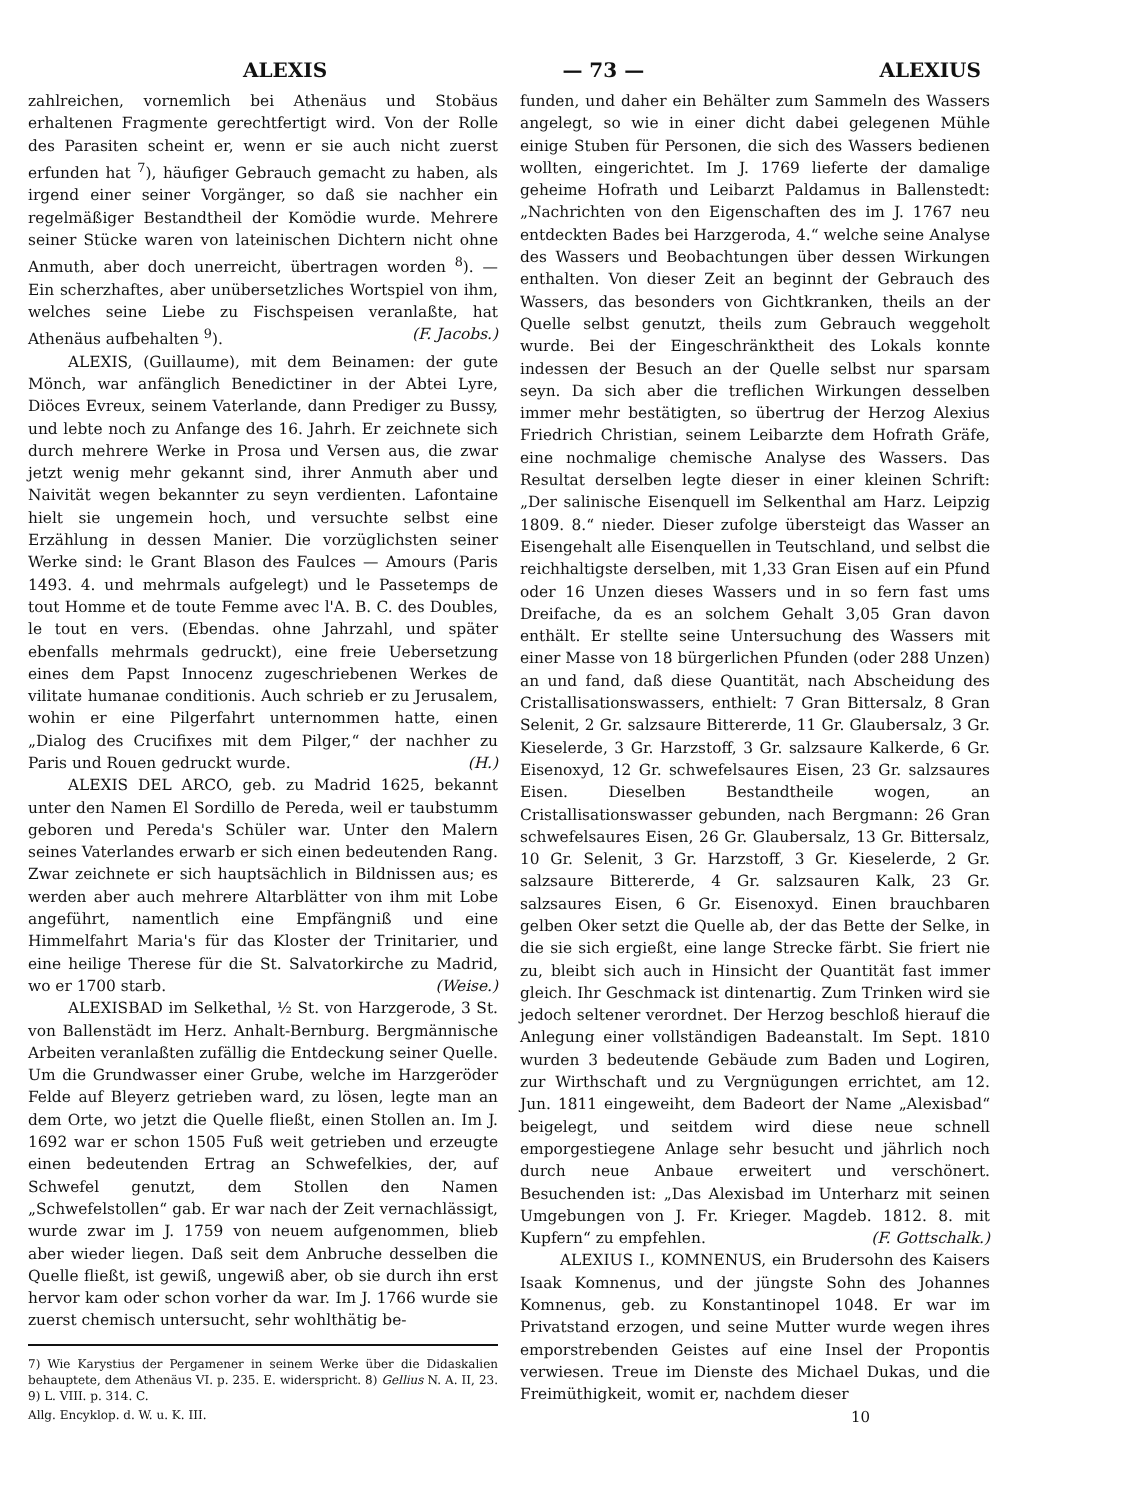ALEXIS — 73 — ALEXIUS
zahlreichen, vornemlich bei Athenäus und Stobäus erhaltenen Fragmente gerechtfertigt wird. Von der Rolle des Parasiten scheint er, wenn er sie auch nicht zuerst erfunden hat <sup>7</sup>), häufiger Gebrauch gemacht zu haben, als irgend einer seiner Vorgänger, so daß sie nachher ein regelmäßiger Bestandtheil der Komödie wurde. Mehrere seiner Stücke waren von lateinischen Dichtern nicht ohne Anmuth, aber doch unerreicht, übertragen worden <sup>8</sup>). — Ein scherzhaftes, aber unübersetzliches Wortspiel von ihm, welches seine Liebe zu Fischspeisen veranlaßte, hat Athenäus aufbehalten <sup>9</sup>). (F. Jacobs.)
ALEXIS, (Guillaume), mit dem Beinamen: der gute Mönch, war anfänglich Benedictiner in der Abtei Lyre, Diöces Evreux, seinem Vaterlande, dann Prediger zu Bussy, und lebte noch zu Anfange des 16. Jahrh. Er zeichnete sich durch mehrere Werke in Prosa und Versen aus, die zwar jetzt wenig mehr gekannt sind, ihrer Anmuth aber und Naivität wegen bekannter zu seyn verdienten. Lafontaine hielt sie ungemein hoch, und versuchte selbst eine Erzählung in dessen Manier. Die vorzüglichsten seiner Werke sind: le Grant Blason des Faulces — Amours (Paris 1493. 4. und mehrmals aufgelegt) und le Passetemps de tout Homme et de toute Femme avec l'A. B. C. des Doubles, le tout en vers. (Ebendas. ohne Jahrzahl, und später ebenfalls mehrmals gedruckt), eine freie Uebersetzung eines dem Papst Innocenz zugeschriebenen Werkes de vilitate humanae conditionis. Auch schrieb er zu Jerusalem, wohin er eine Pilgerfahrt unternommen hatte, einen „Dialog des Crucifixes mit dem Pilger,“ der nachher zu Paris und Rouen gedruckt wurde. (H.)
ALEXIS DEL ARCO, geb. zu Madrid 1625, bekannt unter den Namen El Sordillo de Pereda, weil er taubstumm geboren und Pereda's Schüler war. Unter den Malern seines Vaterlandes erwarb er sich einen bedeutenden Rang. Zwar zeichnete er sich hauptsächlich in Bildnissen aus; es werden aber auch mehrere Altarblätter von ihm mit Lobe angeführt, namentlich eine Empfängniß und eine Himmelfahrt Maria's für das Kloster der Trinitarier, und eine heilige Therese für die St. Salvatorkirche zu Madrid, wo er 1700 starb. (Weise.)
ALEXISBAD im Selkethal, ½ St. von Harzgerode, 3 St. von Ballenstädt im Herz. Anhalt-Bernburg. Bergmännische Arbeiten veranlaßten zufällig die Entdeckung seiner Quelle. Um die Grundwasser einer Grube, welche im Harzgeröder Felde auf Bleyerz getrieben ward, zu lösen, legte man an dem Orte, wo jetzt die Quelle fließt, einen Stollen an. Im J. 1692 war er schon 1505 Fuß weit getrieben und erzeugte einen bedeutenden Ertrag an Schwefelkies, der, auf Schwefel genutzt, dem Stollen den Namen „Schwefelstollen“ gab. Er war nach der Zeit vernachlässigt, wurde zwar im J. 1759 von neuem aufgenommen, blieb aber wieder liegen. Daß seit dem Anbruche desselben die Quelle fließt, ist gewiß, ungewiß aber, ob sie durch ihn erst hervor kam oder schon vorher da war. Im J. 1766 wurde sie zuerst chemisch untersucht, sehr wohlthätig be-
7) Wie Karystius der Pergamener in seinem Werke über die Didaskalien behauptete, dem Athenäus VI. p. 235. E. widerspricht. 8) Gellius N. A. II, 23. 9) L. VIII. p. 314. C.
Allg. Encyklop. d. W. u. K. III.
funden, und daher ein Behälter zum Sammeln des Wassers angelegt, so wie in einer dicht dabei gelegenen Mühle einige Stuben für Personen, die sich des Wassers bedienen wollten, eingerichtet. Im J. 1769 lieferte der damalige geheime Hofrath und Leibarzt Paldamus in Ballenstedt: „Nachrichten von den Eigenschaften des im J. 1767 neu entdeckten Bades bei Harzgeroda, 4.“ welche seine Analyse des Wassers und Beobachtungen über dessen Wirkungen enthalten. Von dieser Zeit an beginnt der Gebrauch des Wassers, das besonders von Gichtkranken, theils an der Quelle selbst genutzt, theils zum Gebrauch weggeholt wurde. Bei der Eingeschränktheit des Lokals konnte indessen der Besuch an der Quelle selbst nur sparsam seyn. Da sich aber die treflichen Wirkungen desselben immer mehr bestätigten, so übertrug der Herzog Alexius Friedrich Christian, seinem Leibarzte dem Hofrath Gräfe, eine nochmalige chemische Analyse des Wassers. Das Resultat derselben legte dieser in einer kleinen Schrift: „Der salinische Eisenquell im Selkenthal am Harz. Leipzig 1809. 8.“ nieder. Dieser zufolge übersteigt das Wasser an Eisengehalt alle Eisenquellen in Teutschland, und selbst die reichhaltigste derselben, mit 1,33 Gran Eisen auf ein Pfund oder 16 Unzen dieses Wassers und in so fern fast ums Dreifache, da es an solchem Gehalt 3,05 Gran davon enthält. Er stellte seine Untersuchung des Wassers mit einer Masse von 18 bürgerlichen Pfunden (oder 288 Unzen) an und fand, daß diese Quantität, nach Abscheidung des Cristallisationswassers, enthielt: 7 Gran Bittersalz, 8 Gran Selenit, 2 Gr. salzsaure Bittererde, 11 Gr. Glaubersalz, 3 Gr. Kieselerde, 3 Gr. Harzstoff, 3 Gr. salzsaure Kalkerde, 6 Gr. Eisenoxyd, 12 Gr. schwefelsaures Eisen, 23 Gr. salzsaures Eisen. Dieselben Bestandtheile wogen, an Cristallisationswasser gebunden, nach Bergmann: 26 Gran schwefelsaures Eisen, 26 Gr. Glaubersalz, 13 Gr. Bittersalz, 10 Gr. Selenit, 3 Gr. Harzstoff, 3 Gr. Kieselerde, 2 Gr. salzsaure Bittererde, 4 Gr. salzsauren Kalk, 23 Gr. salzsaures Eisen, 6 Gr. Eisenoxyd. Einen brauchbaren gelben Oker setzt die Quelle ab, der das Bette der Selke, in die sie sich ergießt, eine lange Strecke färbt. Sie friert nie zu, bleibt sich auch in Hinsicht der Quantität fast immer gleich. Ihr Geschmack ist dintenartig. Zum Trinken wird sie jedoch seltener verordnet. Der Herzog beschloß hierauf die Anlegung einer vollständigen Badeanstalt. Im Sept. 1810 wurden 3 bedeutende Gebäude zum Baden und Logiren, zur Wirthschaft und zu Vergnügungen errichtet, am 12. Jun. 1811 eingeweiht, dem Badeort der Name „Alexisbad“ beigelegt, und seitdem wird diese neue schnell emporgestiegene Anlage sehr besucht und jährlich noch durch neue Anbaue erweitert und verschönert. Besuchenden ist: „Das Alexisbad im Unterharz mit seinen Umgebungen von J. Fr. Krieger. Magdeb. 1812. 8. mit Kupfern“ zu empfehlen. (F. Gottschalk.)
ALEXIUS I., KOMNENUS, ein Brudersohn des Kaisers Isaak Komnenus, und der jüngste Sohn des Johannes Komnenus, geb. zu Konstantinopel 1048. Er war im Privatstand erzogen, und seine Mutter wurde wegen ihres emporstrebenden Geistes auf eine Insel der Propontis verwiesen. Treue im Dienste des Michael Dukas, und die Freimüthigkeit, womit er, nachdem dieser
10